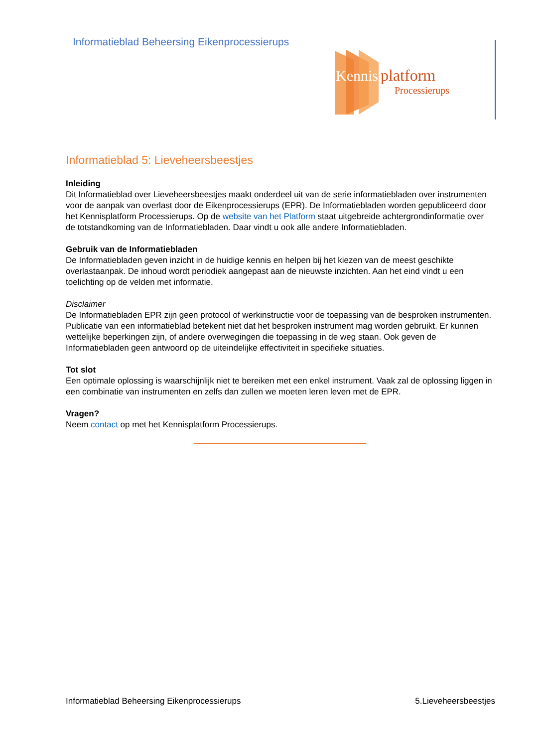Informatieblad Beheersing Eikenprocessierups
Kennis
platform
Processierups
Informatieblad 5: Lieveheersbeestjes
Inleiding
Dit Informatieblad over Lieveheersbeestjes maakt onderdeel uit van de serie informatiebladen over instrumenten voor de aanpak van overlast door de Eikenprocessierups (EPR). De Informatiebladen worden gepubliceerd door het Kennisplatform Processierups. Op de website van het Platform staat uitgebreide achtergrondinformatie over de totstandkoming van de Informatiebladen. Daar vindt u ook alle andere Informatiebladen.
Gebruik van de Informatiebladen
De Informatiebladen geven inzicht in de huidige kennis en helpen bij het kiezen van de meest geschikte overlastaanpak. De inhoud wordt periodiek aangepast aan de nieuwste inzichten. Aan het eind vindt u een toelichting op de velden met informatie.
Disclaimer
De Informatiebladen EPR zijn geen protocol of werkinstructie voor de toepassing van de besproken instrumenten. Publicatie van een informatieblad betekent niet dat het besproken instrument mag worden gebruikt. Er kunnen wettelijke beperkingen zijn, of andere overwegingen die toepassing in de weg staan. Ook geven de Informatiebladen geen antwoord op de uiteindelijke effectiviteit in specifieke situaties.
Tot slot
Een optimale oplossing is waarschijnlijk niet te bereiken met een enkel instrument. Vaak zal de oplossing liggen in een combinatie van instrumenten en zelfs dan zullen we moeten leren leven met de EPR.
Vragen?
Neem contact op met het Kennisplatform Processierups.
Informatieblad Beheersing Eikenprocessierups 5.Lieveheersbeestjes